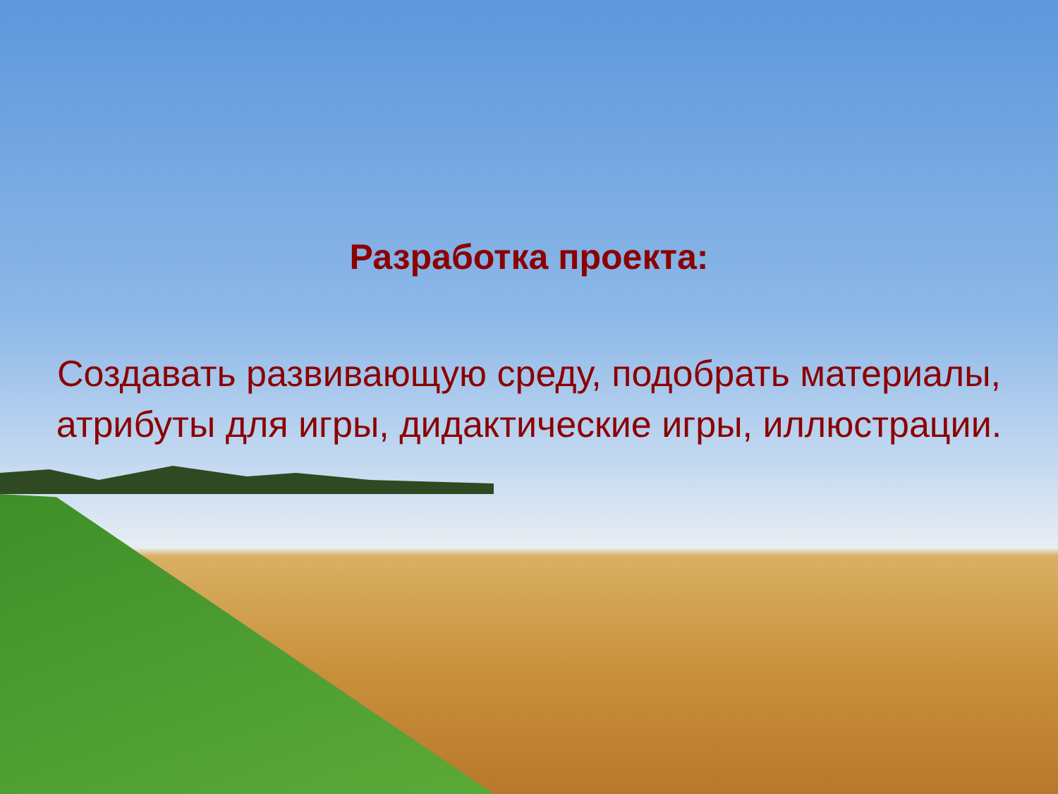Разработка проекта:
Создавать развивающую среду, подобрать материалы, атрибуты для игры, дидактические игры, иллюстрации.